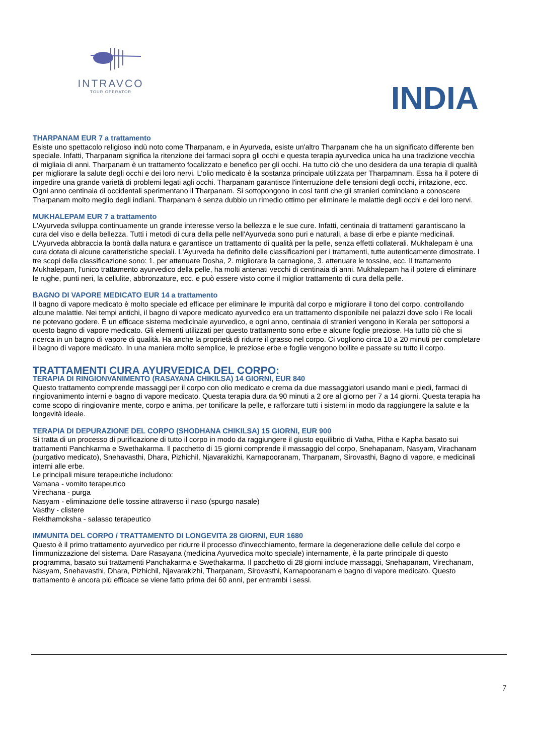INTRAVCO
TOUR OPERATOR
INDIA
THARPANAM EUR 7 a trattamento
Esiste uno spettacolo religioso indù noto come Tharpanam, e in Ayurveda, esiste un'altro Tharpanam che ha un significato differente ben speciale. Infatti, Tharpanam significa la ritenzione dei farmaci sopra gli occhi e questa terapia ayurvedica unica ha una tradizione vecchia di migliaia di anni. Tharpanam è un trattamento focalizzato e benefico per gli occhi. Ha tutto ciò che uno desidera da una terapia di qualità per migliorare la salute degli occhi e dei loro nervi. L'olio medicato è la sostanza principale utilizzata per Tharpamnam. Essa ha il potere di impedire una grande varietà di problemi legati agli occhi. Tharpanam garantisce l'interruzione delle tensioni degli occhi, irritazione, ecc. Ogni anno centinaia di occidentali sperimentano il Tharpanam. Si sottopongono in così tanti che gli stranieri cominciano a conoscere Tharpanam molto meglio degli indiani. Tharpanam è senza dubbio un rimedio ottimo per eliminare le malattie degli occhi e dei loro nervi.
MUKHALEPAM EUR 7 a trattamento
L'Ayurveda sviluppa continuamente un grande interesse verso la bellezza e le sue cure. Infatti, centinaia di trattamenti garantiscano la cura del viso e della bellezza. Tutti i metodi di cura della pelle nell'Ayurveda sono puri e naturali, a base di erbe e piante medicinali. L'Ayurveda abbraccia la bontà dalla natura e garantisce un trattamento di qualità per la pelle, senza effetti collaterali. Mukhalepam è una cura dotata di alcune caratteristiche speciali. L'Ayurveda ha definito delle classificazioni per i trattamenti, tutte autenticamente dimostrate. I tre scopi della classificazione sono: 1. per attenuare Dosha, 2. migliorare la carnagione, 3. attenuare le tossine, ecc. Il trattamento Mukhalepam, l'unico trattamento ayurvedico della pelle, ha molti antenati vecchi di centinaia di anni. Mukhalepam ha il potere di eliminare le rughe, punti neri, la cellulite, abbronzature, ecc. e può essere visto come il miglior trattamento di cura della pelle.
BAGNO DI VAPORE MEDICATO EUR 14 a trattamento
Il bagno di vapore medicato è molto speciale ed efficace per eliminare le impurità dal corpo e migliorare il tono del corpo, controllando alcune malattie. Nei tempi antichi, il bagno di vapore medicato ayurvedico era un trattamento disponibile nei palazzi dove solo i Re locali ne potevano godere. È un efficace sistema medicinale ayurvedico, e ogni anno, centinaia di stranieri vengono in Kerala per sottoporsi a questo bagno di vapore medicato. Gli elementi utilizzati per questo trattamento sono erbe e alcune foglie preziose. Ha tutto ciò che si ricerca in un bagno di vapore di qualità. Ha anche la proprietà di ridurre il grasso nel corpo. Ci vogliono circa 10 a 20 minuti per completare il bagno di vapore medicato. In una maniera molto semplice, le preziose erbe e foglie vengono bollite e passate su tutto il corpo.
TRATTAMENTI CURA AYURVEDICA DEL CORPO:
TERAPIA DI RINGIONVANIMENTO (RASAYANA CHIKILSA) 14 GIORNI, EUR 840
Questo trattamento comprende massaggi per il corpo con olio medicato e crema da due massaggiatori usando mani e piedi, farmaci di ringiovanimento interni e bagno di vapore medicato. Questa terapia dura da 90 minuti a 2 ore al giorno per 7 a 14 giorni. Questa terapia ha come scopo di ringiovanire mente, corpo e anima, per tonificare la pelle, e rafforzare tutti i sistemi in modo da raggiungere la salute e la longevità ideale.
TERAPIA DI DEPURAZIONE DEL CORPO (SHODHANA CHIKILSA) 15 GIORNI, EUR 900
Si tratta di un processo di purificazione di tutto il corpo in modo da raggiungere il giusto equilibrio di Vatha, Pitha e Kapha basato sui trattamenti Panchkarma e Swethakarma. Il pacchetto di 15 giorni comprende il massaggio del corpo, Snehapanam, Nasyam, Virachanam (purgativo medicato), Snehavasthi, Dhara, Pizhichil, Njavarakizhi, Karnapooranam, Tharpanam, Sirovasthi, Bagno di vapore, e medicinali interni alle erbe.
Le principali misure terapeutiche includono:
Vamana - vomito terapeutico
Virechana - purga
Nasyam - eliminazione delle tossine attraverso il naso (spurgo nasale)
Vasthy - clistere
Rekthamoksha - salasso terapeutico
IMMUNITA DEL CORPO / TRATTAMENTO DI LONGEVITA 28 GIORNI, EUR 1680
Questo è il primo trattamento ayurvedico per ridurre il processo d'invecchiamento, fermare la degenerazione delle cellule del corpo e l'immunizzazione del sistema. Dare Rasayana (medicina Ayurvedica molto speciale) internamente, è la parte principale di questo programma, basato sui trattamenti Panchakarma e Swethakarma. Il pacchetto di 28 giorni include massaggi, Snehapanam, Virechanam, Nasyam, Snehavasthi, Dhara, Pizhichil, Njavarakizhi, Tharpanam, Sirovasthi, Karnapooranam e bagno di vapore medicato. Questo trattamento è ancora più efficace se viene fatto prima dei 60 anni, per entrambi i sessi.
7